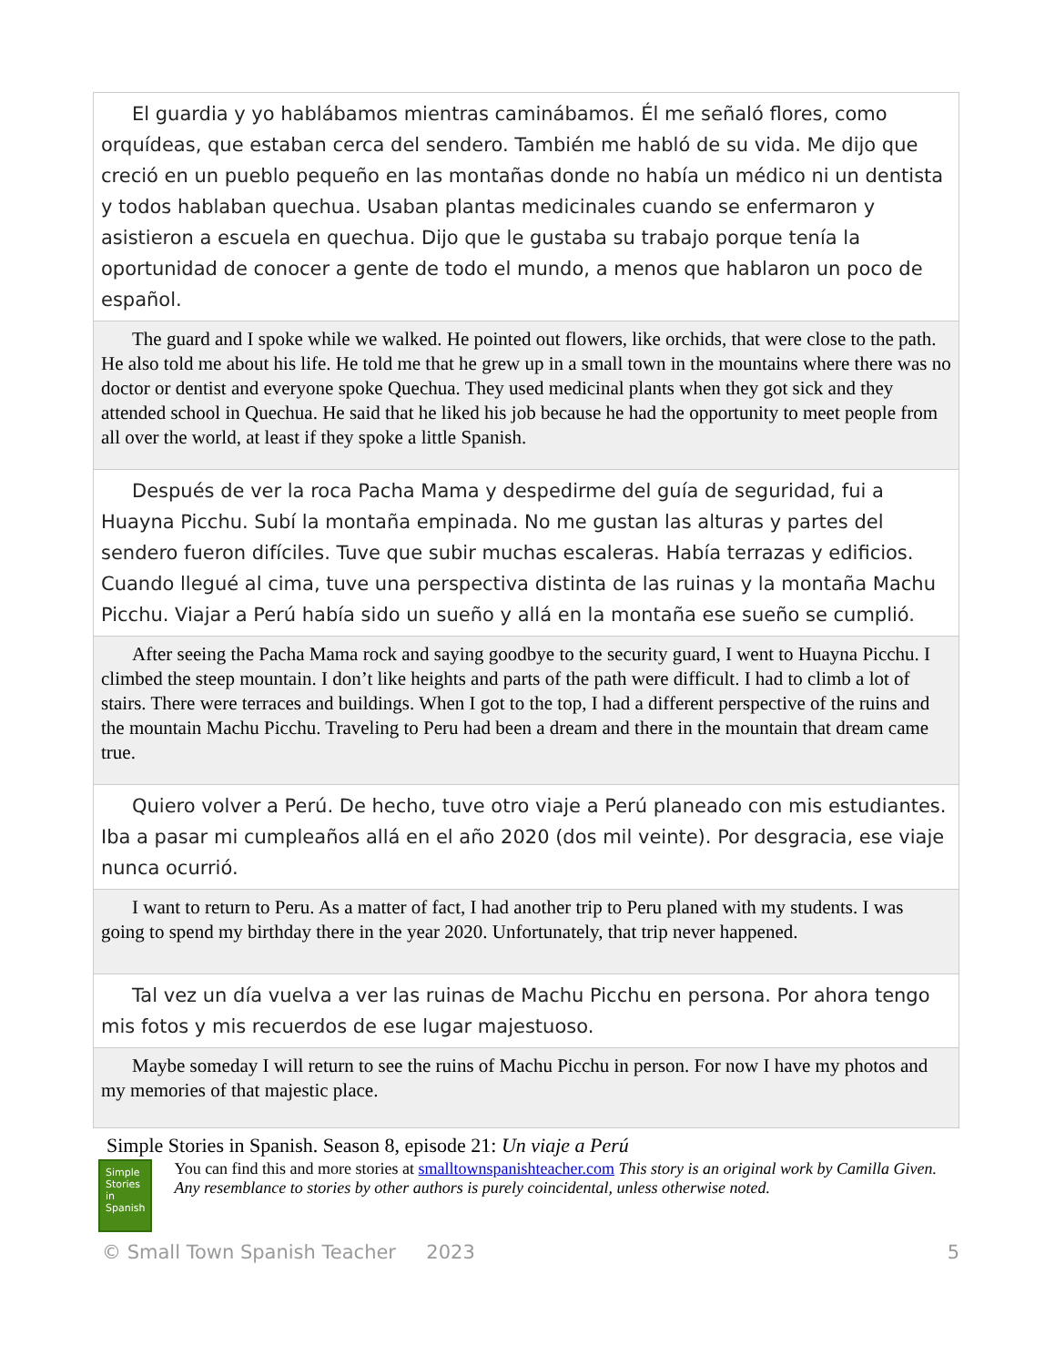| El guardia y yo hablábamos mientras caminábamos. Él me señaló flores, como orquídeas, que estaban cerca del sendero. También me habló de su vida. Me dijo que creció en un pueblo pequeño en las montañas donde no había un médico ni un dentista y todos hablaban quechua. Usaban plantas medicinales cuando se enfermaron y asistieron a escuela en quechua. Dijo que le gustaba su trabajo porque tenía la oportunidad de conocer a gente de todo el mundo, a menos que hablaron un poco de español. |
| The guard and I spoke while we walked. He pointed out flowers, like orchids, that were close to the path. He also told me about his life. He told me that he grew up in a small town in the mountains where there was no doctor or dentist and everyone spoke Quechua. They used medicinal plants when they got sick and they attended school in Quechua. He said that he liked his job because he had the opportunity to meet people from all over the world, at least if they spoke a little Spanish. |
| Después de ver la roca Pacha Mama y despedirme del guía de seguridad, fui a Huayna Picchu. Subí la montaña empinada. No me gustan las alturas y partes del sendero fueron difíciles. Tuve que subir muchas escaleras. Había terrazas y edificios. Cuando llegué al cima, tuve una perspectiva distinta de las ruinas y la montaña Machu Picchu. Viajar a Perú había sido un sueño y allá en la montaña ese sueño se cumplió. |
| After seeing the Pacha Mama rock and saying goodbye to the security guard, I went to Huayna Picchu. I climbed the steep mountain. I don’t like heights and parts of the path were difficult. I had to climb a lot of stairs. There were terraces and buildings. When I got to the top, I had a different perspective of the ruins and the mountain Machu Picchu. Traveling to Peru had been a dream and there in the mountain that dream came true. |
| Quiero volver a Perú. De hecho, tuve otro viaje a Perú planeado con mis estudiantes. Iba a pasar mi cumpleaños allá en el año 2020 (dos mil veinte). Por desgracia, ese viaje nunca ocurrió. |
| I want to return to Peru. As a matter of fact, I had another trip to Peru planed with my students. I was going to spend my birthday there in the year 2020. Unfortunately, that trip never happened. |
| Tal vez un día vuelva a ver las ruinas de Machu Picchu en persona. Por ahora tengo mis fotos y mis recuerdos de ese lugar majestuoso. |
| Maybe someday I will return to see the ruins of Machu Picchu in person. For now I have my photos and my memories of that majestic place. |
Simple Stories in Spanish. Season 8, episode 21: Un viaje a Perú
Simple Stories in Spanish
You can find this and more stories at smalltownspanishteacher.com This story is an original work by Camilla Given. Any resemblance to stories by other authors is purely coincidental, unless otherwise noted.
© Small Town Spanish Teacher 2023 5